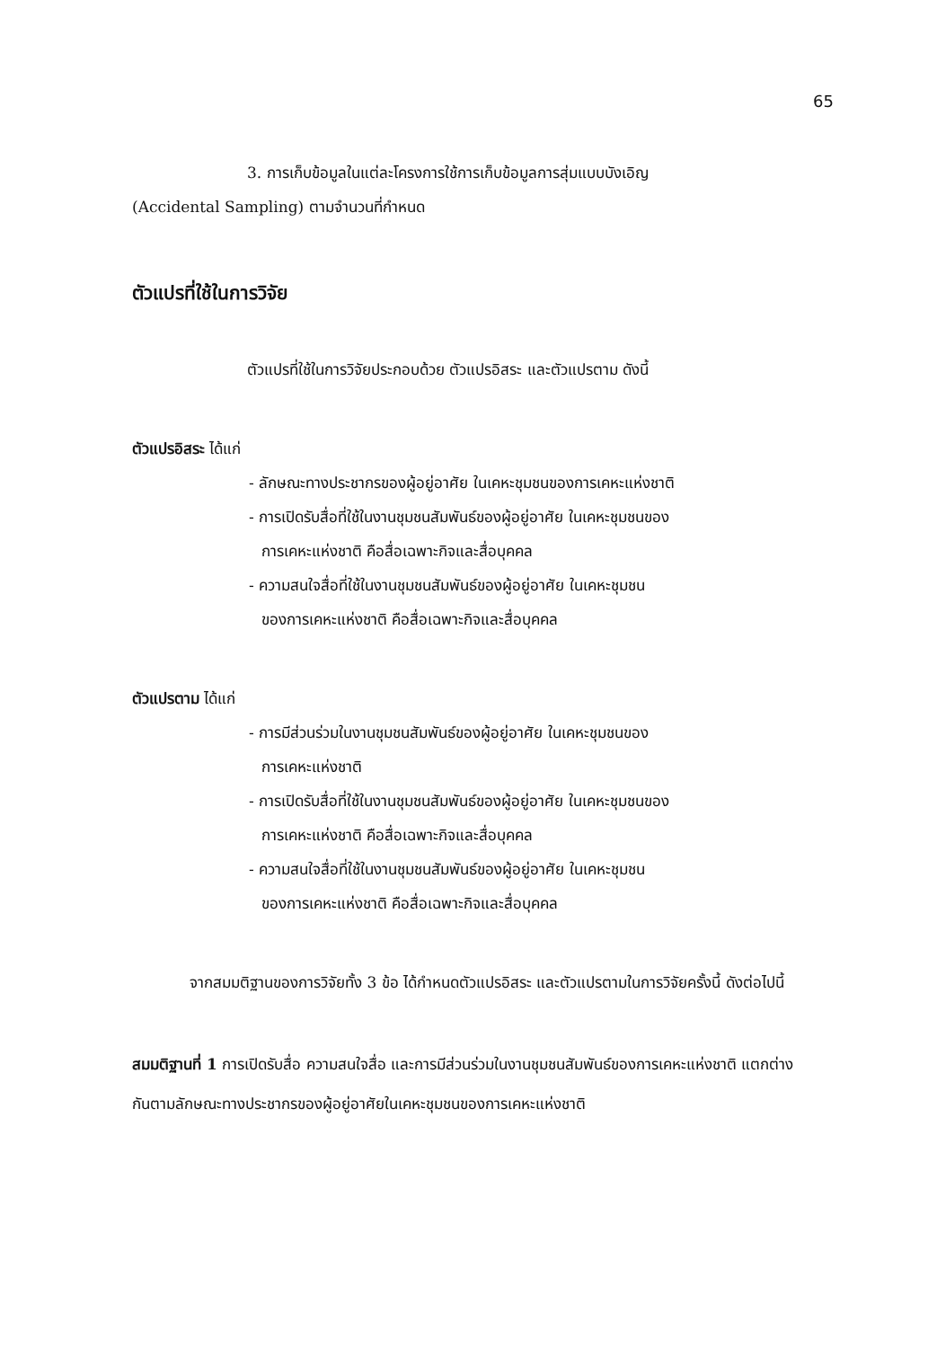65
3. การเก็บข้อมูลในแต่ละโครงการใช้การเก็บข้อมูลการสุ่มแบบบังเอิญ
(Accidental Sampling) ตามจำนวนที่กำหนด
ตัวแปรที่ใช้ในการวิจัย
ตัวแปรที่ใช้ในการวิจัยประกอบด้วย ตัวแปรอิสระ และตัวแปรตาม ดังนี้
ตัวแปรอิสระ ได้แก่
- ลักษณะทางประชากรของผู้อยู่อาศัย ในเคหะชุมชนของการเคหะแห่งชาติ
- การเปิดรับสื่อที่ใช้ในงานชุมชนสัมพันธ์ของผู้อยู่อาศัย ในเคหะชุมชนของ
การเคหะแห่งชาติ คือสื่อเฉพาะกิจและสื่อบุคคล
- ความสนใจสื่อที่ใช้ในงานชุมชนสัมพันธ์ของผู้อยู่อาศัย ในเคหะชุมชน
ของการเคหะแห่งชาติ คือสื่อเฉพาะกิจและสื่อบุคคล
ตัวแปรตาม ได้แก่
- การมีส่วนร่วมในงานชุมชนสัมพันธ์ของผู้อยู่อาศัย ในเคหะชุมชนของ
การเคหะแห่งชาติ
- การเปิดรับสื่อที่ใช้ในงานชุมชนสัมพันธ์ของผู้อยู่อาศัย ในเคหะชุมชนของ
การเคหะแห่งชาติ คือสื่อเฉพาะกิจและสื่อบุคคล
- ความสนใจสื่อที่ใช้ในงานชุมชนสัมพันธ์ของผู้อยู่อาศัย ในเคหะชุมชน
ของการเคหะแห่งชาติ คือสื่อเฉพาะกิจและสื่อบุคคล
จากสมมติฐานของการวิจัยทั้ง 3 ข้อ ได้กำหนดตัวแปรอิสระ และตัวแปรตามในการวิจัยครั้งนี้ ดังต่อไปนี้
สมมติฐานที่ 1 การเปิดรับสื่อ ความสนใจสื่อ และการมีส่วนร่วมในงานชุมชนสัมพันธ์ของการเคหะแห่งชาติ แตกต่างกันตามลักษณะทางประชากรของผู้อยู่อาศัยในเคหะชุมชนของการเคหะแห่งชาติ